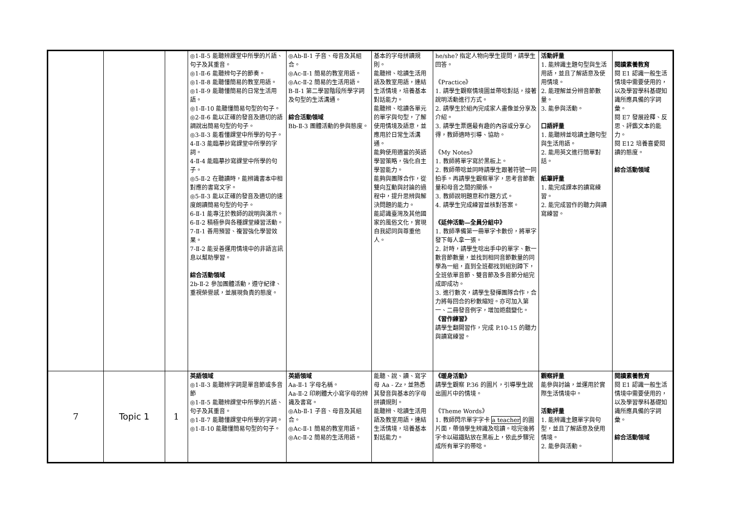| | | | ◎1-Ⅱ-5 能聽辨課堂中所學的片語、句子及其重音。 ◎1-Ⅱ-6 能聽辨句子的節奏。 ◎1-Ⅱ-8 能聽懂簡易的教室用語。 ◎1-Ⅱ-9 能聽懂簡易的日常生活用語。 ◎1-Ⅱ-10 能聽懂簡易句型的句子。 ◎2-Ⅱ-6 能以正確的發音及適切的語調說出簡易句型的句子。 ◎3-Ⅱ-3 能看懂課堂中所學的句子。 4-Ⅱ-3 能臨摹抄寫課堂中所學的字詞。 4-Ⅱ-4 能臨摹抄寫課堂中所學的句子。 ◎5-Ⅱ-2 在聽讀時，能辨識書本中相對應的書寫文字。 ◎5-Ⅱ-3 能以正確的發音及適切的速度朗讀簡易句型的句子。 6-Ⅱ-1 能專注於教師的說明與演示。 6-Ⅱ-2 積極參與各種課堂練習活動。 7-Ⅱ-1 善用預習、複習強化學習效果。 7-Ⅱ-2 能妥善運用情境中的非語言訊息以幫助學習。 綜合活動領域 2b-Ⅱ-2 參加團體活動，遵守紀律、重視榮譽感，並展現負責的態度。 | ◎Ab-Ⅱ-1 子音、母音及其組合。 ◎Ac-Ⅱ-1 簡易的教室用語。 ◎Ac-Ⅱ-2 簡易的生活用語。 B-Ⅱ-1 第二學習階段所學字詞及句型的生活溝通。 綜合活動領域 Bb-Ⅱ-3 團體活動的參與態度。 | 基本的字母拼讀規則。 能聽辨、唸讀生活用語及教室用語，連結生活情境，培養基本對話能力。 能聽辨、唸讀各單元的單字與句型，了解使用情境及語意，並應用於日常生活溝通。 能夠使用適當的英語學習策略，強化自主學習能力。 能夠與團隊合作，從雙向互動與討論的過程中，提升思辨與解決問題的能力。 能認識臺灣及其他國家的風俗文化，實現自我認同與尊重他人。 | he/she? 指定人物向學生提問，請學生回答。 《Practice》 1. 請學生觀察情境圖並帶唸對話，接著說明活動進行方式。 2. 請學生於組內完成家人畫像並分享及介紹。 3. 請學生票選最有趣的內容或分享心得，教師適時引導、協助。 《My Notes》 1. 教師將單字寫於黑板上。 2. 教師帶唸並同時請學生跟著符號一同拍手。再請學生觀察單字，思考音節數量和母音之間的關係。 3. 教師說明題意和作題方式。 4. 請學生完成練習並核對答案。 《延伸活動—全員分組中》 1. 教師準備第一冊單字卡數份，將單字發下每人拿一張。 2. 計時，請學生唸出手中的單字、數一數音節數量，並找到相同音節數量的同學為一組，直到全班都找到組別蹲下，全班依單音節、雙音節及多音節分組完成即成功。 3. 進行數次，請學生發揮團隊合作，合力將每回合的秒數縮短。亦可加入第一、二冊發音例字，增加遊戲變化。 《習作練習》 請學生翻開習作，完成 P.10-15 的聽力與讀寫練習。 | 活動評量 1. 能辨識主題句型與生活用語，並且了解語意及使用情境。 2. 能理解並分辨音節數量。 3. 能參與活動。 口語評量 1. 能聽辨並唸讀主題句型與生活用語。 2. 能用英文進行簡單對話。 紙筆評量 1. 能完成課本的讀寫練習。 2. 能完成習作的聽力與讀寫練習。 | 閱讀素養教育 閱 E1 認識一般生活情境中需要使用的，以及學習學科基礎知識所應具備的字詞彙。 閱 E7 發展詮釋、反思、評鑑文本的能力。 閱 E12 培養喜愛閱讀的態度。 綜合活動領域 |
| 7 | Topic 1 | 1 | 英語領域 ◎1-Ⅱ-3 能聽辨字詞是單音節或多音節 ◎1-Ⅱ-5 能聽辨課堂中所學的片語、句子及其重音。 ◎1-Ⅱ-7 能聽懂課堂中所學的字詞。 ◎1-Ⅱ-10 能聽懂簡易句型的句子。 | 英語領域 Aa-Ⅱ-1 字母名稱。 Aa-Ⅱ-2 印刷體大小寫字母的辨識及書寫。 ◎Ab-Ⅱ-1 子音、母音及其組合。 ◎Ac-Ⅱ-1 簡易的教室用語。 ◎Ac-Ⅱ-2 簡易的生活用語。 | 能聽、說、讀、寫字母 Aa - Zz，並熟悉其發音與基本的字母拼讀規則。 能聽辨、唸讀生活用語及教室用語，連結生活情境，培養基本對話能力。 | 《暖身活動》 請學生觀察 P.36 的圖片，引導學生說出圖片中的情境。 《Theme Words》 1. 教師閃示單字字卡 a teacher 的圖片面，帶領學生辨識及唸讀。唸完後將字卡以磁鐵貼放在黑板上，依此步驟完成所有單字的帶唸。 | 觀察評量 能參與討論，並運用於實際生活情境中。 活動評量 1. 能辨識主題單字與句型，並且了解語意及使用情境。 2. 能參與活動。 | 閱讀素養教育 閱 E1 認識一般生活情境中需要使用的，以及學習學科基礎知識所應具備的字詞彙。 綜合活動領域 |